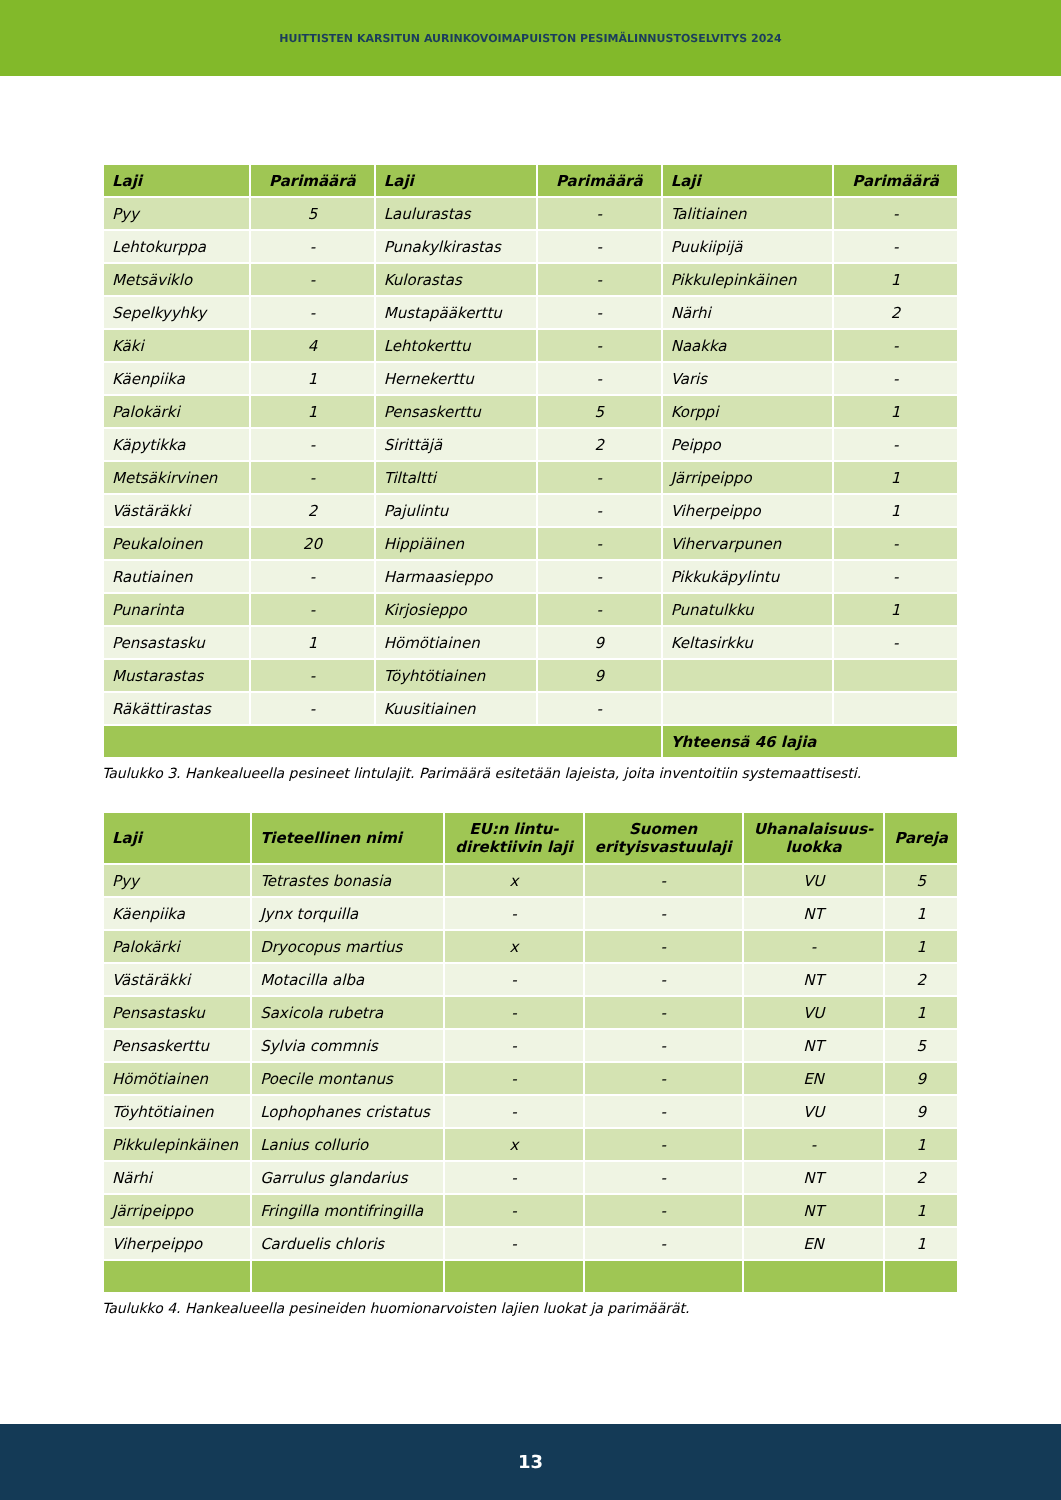HUITTISTEN KARSITUN AURINKOVOIMAPUISTON PESIMÄLINNUSTOSELVITYS 2024
| Laji | Parimäärä | Laji | Parimäärä | Laji | Parimäärä |
| --- | --- | --- | --- | --- | --- |
| Pyy | 5 | Laulurastas | - | Talitiainen | - |
| Lehtokurppa | - | Punakylkirastas | - | Puukiipijä | - |
| Metsäviklo | - | Kulorastas | - | Pikkulepinkäinen | 1 |
| Sepelkyyhky | - | Mustapääkerttu | - | Närhi | 2 |
| Käki | 4 | Lehtokerttu | - | Naakka | - |
| Käenpiika | 1 | Hernekerttu | - | Varis | - |
| Palokärki | 1 | Pensaskerttu | 5 | Korppi | 1 |
| Käpytikka | - | Sirittäjä | 2 | Peippo | - |
| Metsäkirvinen | - | Tiltaltti | - | Järripeippo | 1 |
| Västäräkki | 2 | Pajulintu | - | Viherpeippo | 1 |
| Peukaloinen | 20 | Hippiäinen | - | Vihervarpunen | - |
| Rautiainen | - | Harmaasieppo | - | Pikkukäpylintu | - |
| Punarinta | - | Kirjosieppo | - | Punatulkku | 1 |
| Pensastasku | 1 | Hömötiainen | 9 | Keltasirkku | - |
| Mustarastas | - | Töyhtötiainen | 9 | | |
| Räkättirastas | - | Kuusitiainen | - | | |
| | | | | Yhteensä 46 lajia | |
Taulukko 3. Hankealueella pesineet lintulajit. Parimäärä esitetään lajeista, joita inventoitiin systemaattisesti.
| Laji | Tieteellinen nimi | EU:n lintu- direktiivin laji | Suomen erityisvastuulaji | Uhanalaisuus- luokka | Pareja |
| --- | --- | --- | --- | --- | --- |
| Pyy | Tetrastes bonasia | x | - | VU | 5 |
| Käenpiika | Jynx torquilla | - | - | NT | 1 |
| Palokärki | Dryocopus martius | x | - | - | 1 |
| Västäräkki | Motacilla alba | - | - | NT | 2 |
| Pensastasku | Saxicola rubetra | - | - | VU | 1 |
| Pensaskerttu | Sylvia commnis | - | - | NT | 5 |
| Hömötiainen | Poecile montanus | - | - | EN | 9 |
| Töyhtötiainen | Lophophanes cristatus | - | - | VU | 9 |
| Pikkulepinkäinen | Lanius collurio | x | - | - | 1 |
| Närhi | Garrulus glandarius | - | - | NT | 2 |
| Järripeippo | Fringilla montifringilla | - | - | NT | 1 |
| Viherpeippo | Carduelis chloris | - | - | EN | 1 |
Taulukko 4. Hankealueella pesineiden huomionarvoisten lajien luokat ja parimäärät.
13